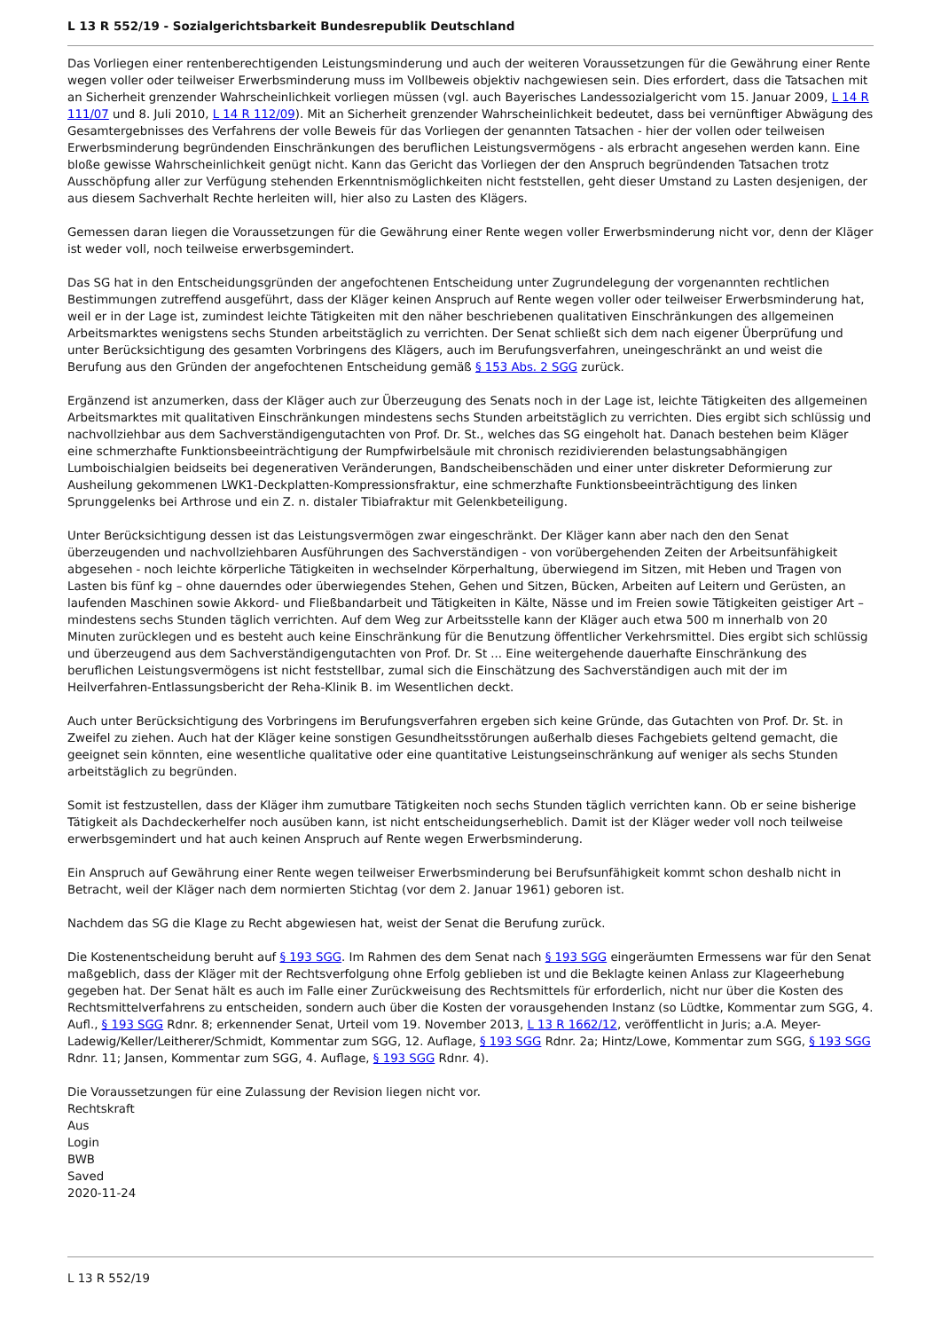L 13 R 552/19 - Sozialgerichtsbarkeit Bundesrepublik Deutschland
Das Vorliegen einer rentenberechtigenden Leistungsminderung und auch der weiteren Voraussetzungen für die Gewährung einer Rente wegen voller oder teilweiser Erwerbsminderung muss im Vollbeweis objektiv nachgewiesen sein. Dies erfordert, dass die Tatsachen mit an Sicherheit grenzender Wahrscheinlichkeit vorliegen müssen (vgl. auch Bayerisches Landessozialgericht vom 15. Januar 2009, L 14 R 111/07 und 8. Juli 2010, L 14 R 112/09). Mit an Sicherheit grenzender Wahrscheinlichkeit bedeutet, dass bei vernünftiger Abwägung des Gesamtergebnisses des Verfahrens der volle Beweis für das Vorliegen der genannten Tatsachen - hier der vollen oder teilweisen Erwerbsminderung begründenden Einschränkungen des beruflichen Leistungsvermögens - als erbracht angesehen werden kann. Eine bloße gewisse Wahrscheinlichkeit genügt nicht. Kann das Gericht das Vorliegen der den Anspruch begründenden Tatsachen trotz Ausschöpfung aller zur Verfügung stehenden Erkenntnismöglichkeiten nicht feststellen, geht dieser Umstand zu Lasten desjenigen, der aus diesem Sachverhalt Rechte herleiten will, hier also zu Lasten des Klägers.
Gemessen daran liegen die Voraussetzungen für die Gewährung einer Rente wegen voller Erwerbsminderung nicht vor, denn der Kläger ist weder voll, noch teilweise erwerbsgemindert.
Das SG hat in den Entscheidungsgründen der angefochtenen Entscheidung unter Zugrundelegung der vorgenannten rechtlichen Bestimmungen zutreffend ausgeführt, dass der Kläger keinen Anspruch auf Rente wegen voller oder teilweiser Erwerbsminderung hat, weil er in der Lage ist, zumindest leichte Tätigkeiten mit den näher beschriebenen qualitativen Einschränkungen des allgemeinen Arbeitsmarktes wenigstens sechs Stunden arbeitstäglich zu verrichten. Der Senat schließt sich dem nach eigener Überprüfung und unter Berücksichtigung des gesamten Vorbringens des Klägers, auch im Berufungsverfahren, uneingeschränkt an und weist die Berufung aus den Gründen der angefochtenen Entscheidung gemäß § 153 Abs. 2 SGG zurück.
Ergänzend ist anzumerken, dass der Kläger auch zur Überzeugung des Senats noch in der Lage ist, leichte Tätigkeiten des allgemeinen Arbeitsmarktes mit qualitativen Einschränkungen mindestens sechs Stunden arbeitstäglich zu verrichten. Dies ergibt sich schlüssig und nachvollziehbar aus dem Sachverständigengutachten von Prof. Dr. St., welches das SG eingeholt hat. Danach bestehen beim Kläger eine schmerzhafte Funktionsbeeinträchtigung der Rumpfwirbelsäule mit chronisch rezidivierenden belastungsabhängigen Lumboischialgien beidseits bei degenerativen Veränderungen, Bandscheibenschäden und einer unter diskreter Deformierung zur Ausheilung gekommenen LWK1-Deckplatten-Kompressionsfraktur, eine schmerzhafte Funktionsbeeinträchtigung des linken Sprunggelenks bei Arthrose und ein Z. n. distaler Tibiafraktur mit Gelenkbeteiligung.
Unter Berücksichtigung dessen ist das Leistungsvermögen zwar eingeschränkt. Der Kläger kann aber nach den den Senat überzeugenden und nachvollziehbaren Ausführungen des Sachverständigen - von vorübergehenden Zeiten der Arbeitsunfähigkeit abgesehen - noch leichte körperliche Tätigkeiten in wechselnder Körperhaltung, überwiegend im Sitzen, mit Heben und Tragen von Lasten bis fünf kg – ohne dauerndes oder überwiegendes Stehen, Gehen und Sitzen, Bücken, Arbeiten auf Leitern und Gerüsten, an laufenden Maschinen sowie Akkord- und Fließbandarbeit und Tätigkeiten in Kälte, Nässe und im Freien sowie Tätigkeiten geistiger Art – mindestens sechs Stunden täglich verrichten. Auf dem Weg zur Arbeitsstelle kann der Kläger auch etwa 500 m innerhalb von 20 Minuten zurücklegen und es besteht auch keine Einschränkung für die Benutzung öffentlicher Verkehrsmittel. Dies ergibt sich schlüssig und überzeugend aus dem Sachverständigengutachten von Prof. Dr. St ... Eine weitergehende dauerhafte Einschränkung des beruflichen Leistungsvermögens ist nicht feststellbar, zumal sich die Einschätzung des Sachverständigen auch mit der im Heilverfahren-Entlassungsbericht der Reha-Klinik B. im Wesentlichen deckt.
Auch unter Berücksichtigung des Vorbringens im Berufungsverfahren ergeben sich keine Gründe, das Gutachten von Prof. Dr. St. in Zweifel zu ziehen. Auch hat der Kläger keine sonstigen Gesundheitsstörungen außerhalb dieses Fachgebiets geltend gemacht, die geeignet sein könnten, eine wesentliche qualitative oder eine quantitative Leistungseinschränkung auf weniger als sechs Stunden arbeitstäglich zu begründen.
Somit ist festzustellen, dass der Kläger ihm zumutbare Tätigkeiten noch sechs Stunden täglich verrichten kann. Ob er seine bisherige Tätigkeit als Dachdeckerhelfer noch ausüben kann, ist nicht entscheidungserheblich. Damit ist der Kläger weder voll noch teilweise erwerbsgemindert und hat auch keinen Anspruch auf Rente wegen Erwerbsminderung.
Ein Anspruch auf Gewährung einer Rente wegen teilweiser Erwerbsminderung bei Berufsunfähigkeit kommt schon deshalb nicht in Betracht, weil der Kläger nach dem normierten Stichtag (vor dem 2. Januar 1961) geboren ist.
Nachdem das SG die Klage zu Recht abgewiesen hat, weist der Senat die Berufung zurück.
Die Kostenentscheidung beruht auf § 193 SGG. Im Rahmen des dem Senat nach § 193 SGG eingeräumten Ermessens war für den Senat maßgeblich, dass der Kläger mit der Rechtsverfolgung ohne Erfolg geblieben ist und die Beklagte keinen Anlass zur Klageerhebung gegeben hat. Der Senat hält es auch im Falle einer Zurückweisung des Rechtsmittels für erforderlich, nicht nur über die Kosten des Rechtsmittelverfahrens zu entscheiden, sondern auch über die Kosten der vorausgehenden Instanz (so Lüdtke, Kommentar zum SGG, 4. Aufl., § 193 SGG Rdnr. 8; erkennender Senat, Urteil vom 19. November 2013, L 13 R 1662/12, veröffentlicht in Juris; a.A. Meyer-Ladewig/Keller/Leitherer/Schmidt, Kommentar zum SGG, 12. Auflage, § 193 SGG Rdnr. 2a; Hintz/Lowe, Kommentar zum SGG, § 193 SGG Rdnr. 11; Jansen, Kommentar zum SGG, 4. Auflage, § 193 SGG Rdnr. 4).
Die Voraussetzungen für eine Zulassung der Revision liegen nicht vor.
Rechtskraft
Aus
Login
BWB
Saved
2020-11-24
L 13 R 552/19